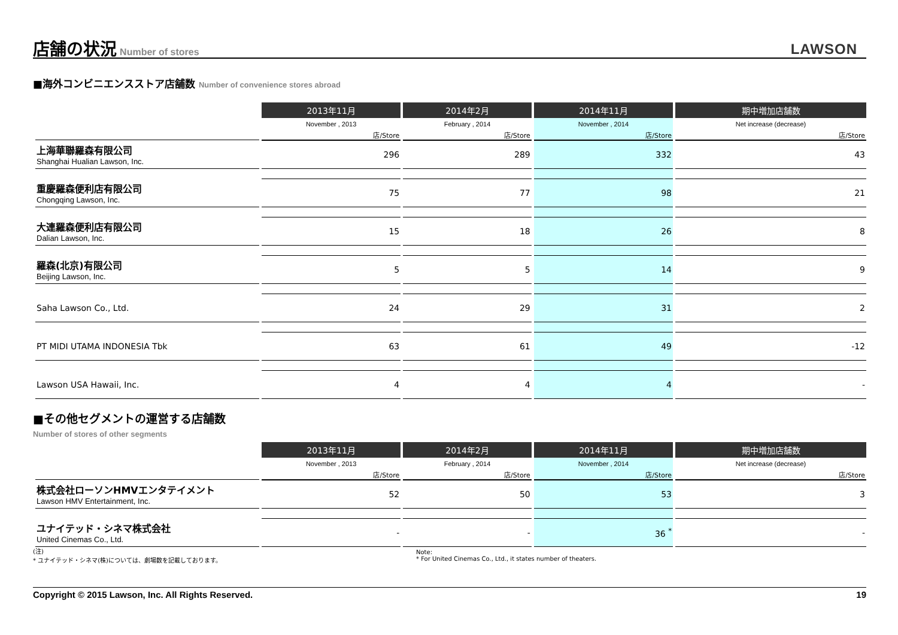店舗の状況
Number of stores
LAWSON
■海外コンビニエンスストア店舗数 Number of convenience stores abroad
| | 2013年11月 | 2014年2月 | 2014年11月 | 期中増加店舗数 |
| --- | --- | --- | --- | --- |
| | November , 2013 | February , 2014 | November , 2014 | Net increase (decrease) |
| | 店/Store | 店/Store | 店/Store | 店/Store |
| 上海華聯羅森有限公司 Shanghai Hualian Lawson, Inc. | 296 | 289 | 332 | 43 |
| 重慶羅森便利店有限公司 Chongqing Lawson, Inc. | 75 | 77 | 98 | 21 |
| 大連羅森便利店有限公司 Dalian Lawson, Inc. | 15 | 18 | 26 | 8 |
| 羅森(北京)有限公司 Beijing Lawson, Inc. | 5 | 5 | 14 | 9 |
| Saha Lawson Co., Ltd. | 24 | 29 | 31 | 2 |
| PT MIDI UTAMA INDONESIA Tbk | 63 | 61 | 49 | -12 |
| Lawson USA Hawaii, Inc. | 4 | 4 | 4 | - |
■その他セグメントの運営する店舗数
Number of stores of other segments
| | 2013年11月 | 2014年2月 | 2014年11月 | 期中増加店舗数 |
| --- | --- | --- | --- | --- |
| | November , 2013 | February , 2014 | November , 2014 | Net increase (decrease) |
| | 店/Store | 店/Store | 店/Store | 店/Store |
| 株式会社ローソンHMVエンタテイメント Lawson HMV Entertainment, Inc. | 52 | 50 | 53 | 3 |
| ユナイテッド・シネマ株式会社 United Cinemas Co., Ltd. | - | - | 36 <sup>*</sup> | - |
(注)
* ユナイテッド・シネマ(株)については、劇場数を記載しております。
Note:
* For United Cinemas Co., Ltd., it states number of theaters.
Copyright © 2015 Lawson, Inc. All Rights Reserved. 19